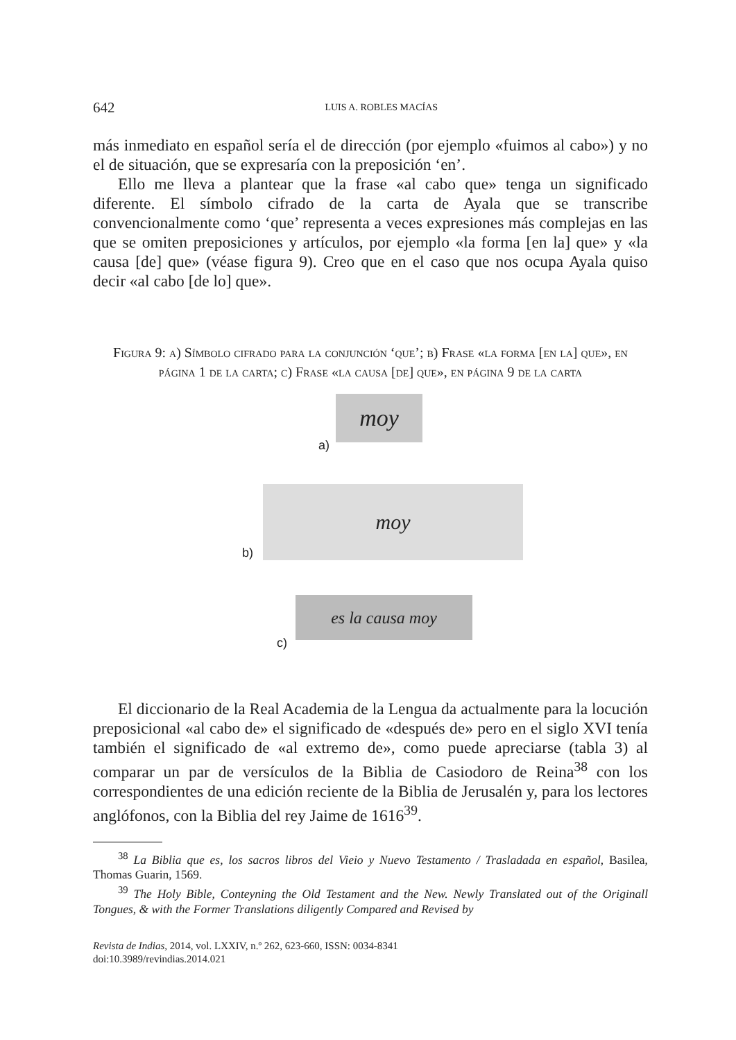642 LUIS A. ROBLES MACÍAS
más inmediato en español sería el de dirección (por ejemplo «fuimos al cabo») y no el de situación, que se expresaría con la preposición ‘en’.
Ello me lleva a plantear que la frase «al cabo que» tenga un significado diferente. El símbolo cifrado de la carta de Ayala que se transcribe convencionalmente como ‘que’ representa a veces expresiones más complejas en las que se omiten preposiciones y artículos, por ejemplo «la forma [en la] que» y «la causa [de] que» (véase figura 9). Creo que en el caso que nos ocupa Ayala quiso decir «al cabo [de lo] que».
Figura 9: a) Símbolo cifrado para la conjunción ‘que’; b) Frase «la forma [en la] que», en página 1 de la carta; c) Frase «la causa [de] que», en página 9 de la carta
a)
moy
b)
moy
c)
es la causa moy
El diccionario de la Real Academia de la Lengua da actualmente para la locución preposicional «al cabo de» el significado de «después de» pero en el siglo XVI tenía también el significado de «al extremo de», como puede apreciarse (tabla 3) al comparar un par de versículos de la Biblia de Casiodoro de Reina<sup>38</sup> con los correspondientes de una edición reciente de la Biblia de Jerusalén y, para los lectores anglófonos, con la Biblia del rey Jaime de 1616<sup>39</sup>.
<sup>38</sup> La Biblia que es, los sacros libros del Vieio y Nuevo Testamento / Trasladada en español, Basilea, Thomas Guarin, 1569.
<sup>39</sup> The Holy Bible, Conteyning the Old Testament and the New. Newly Translated out of the Originall Tongues, & with the Former Translations diligently Compared and Revised by
Revista de Indias, 2014, vol. LXXIV, n.º 262, 623-660, ISSN: 0034-8341
doi:10.3989/revindias.2014.021